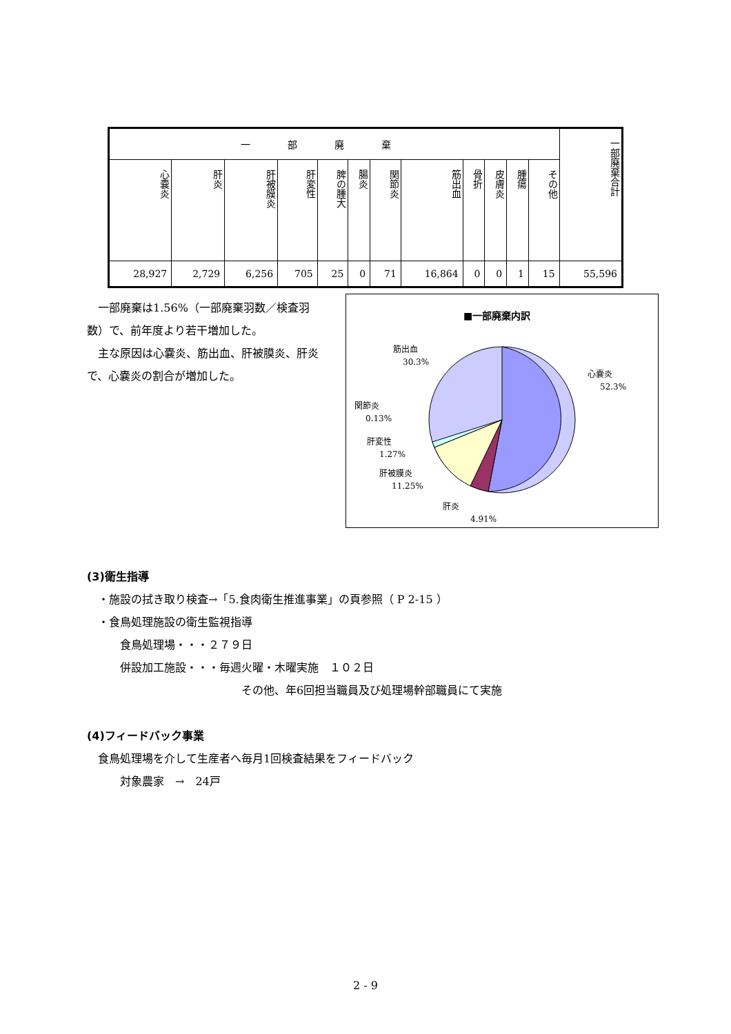| 一部廃棄 | | | | | | | | | | | | 一部廃棄合計 |
| --- | --- | --- | --- | --- | --- | --- | --- | --- | --- | --- | --- | --- |
| 心嚢炎 | 肝炎 | 肝被膜炎 | 肝変性 | 脾の腫大 | 腸炎 | 関節炎 | 筋出血 | 骨折 | 皮膚炎 | 腫瘍 | その他 | |
| 28,927 | 2,729 | 6,256 | 705 | 25 | 0 | 71 | 16,864 | 0 | 0 | 1 | 15 | 55,596 |
　一部廃棄は1.56%（一部廃棄羽数／検査羽数）で、前年度より若干増加した。
　主な原因は心嚢炎、筋出血、肝被膜炎、肝炎で、心嚢炎の割合が増加した。
■一部廃棄内訳
筋出血
30.3%
心嚢炎
52.3%
関節炎
0.13%
肝変性
1.27%
肝被膜炎
11.25%
肝炎
4.91%
(3)衛生指導
　・施設の拭き取り検査→「5.食肉衛生推進事業」の頁参照（ P 2-15 ）
　・食鳥処理施設の衛生監視指導
　　　食鳥処理場・・・２７９日
　　　併設加工施設・・・毎週火曜・木曜実施　１０２日
　　　　　　　　　　　　　　その他、年6回担当職員及び処理場幹部職員にて実施
(4)フィードバック事業
　食鳥処理場を介して生産者へ毎月1回検査結果をフィードバック
　　　対象農家　→　24戸
2 - 9